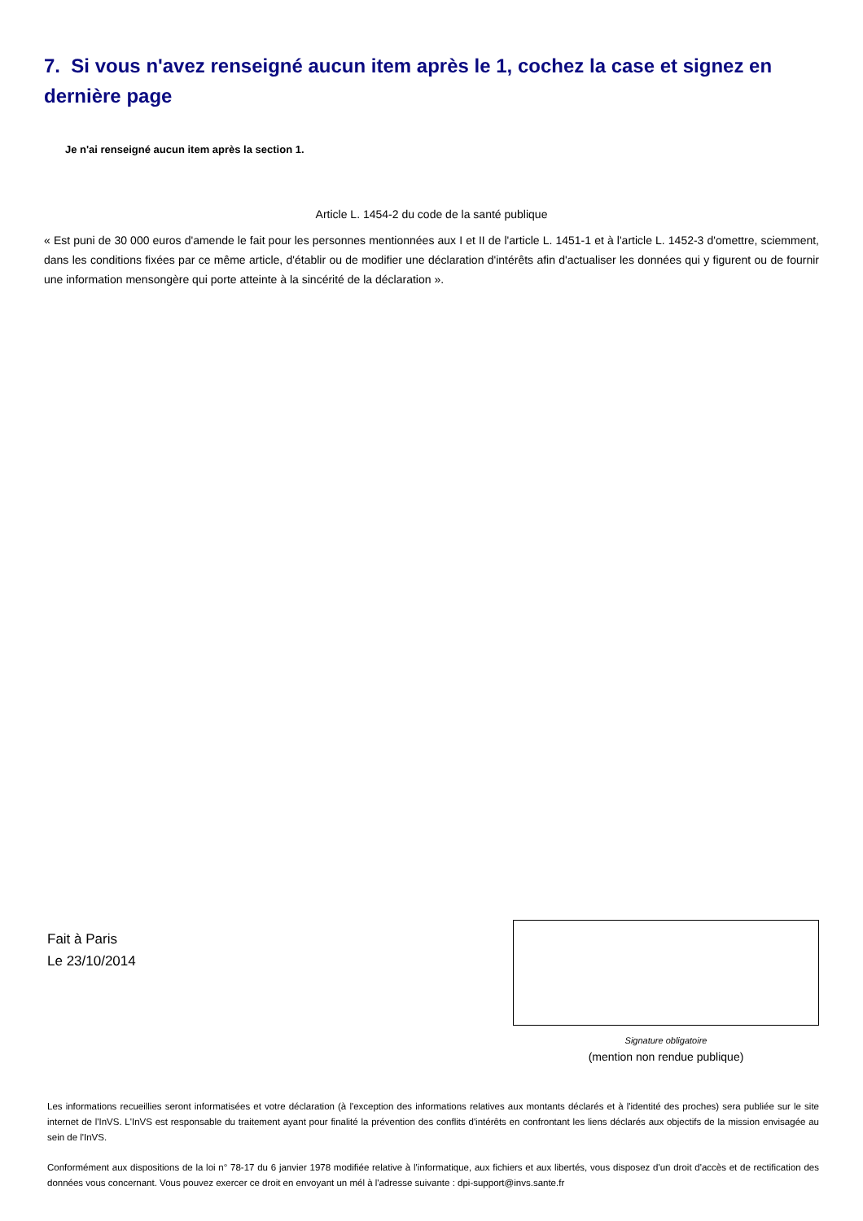7. Si vous n'avez renseigné aucun item après le 1, cochez la case et signez en dernière page
Je n'ai renseigné aucun item après la section 1.
Article L. 1454-2 du code de la santé publique
« Est puni de 30 000 euros d'amende le fait pour les personnes mentionnées aux I et II de l'article L. 1451-1 et à l'article L. 1452-3 d'omettre, sciemment, dans les conditions fixées par ce même article, d'établir ou de modifier une déclaration d'intérêts afin d'actualiser les données qui y figurent ou de fournir une information mensongère qui porte atteinte à la sincérité de la déclaration ».
Fait à Paris
Le 23/10/2014
Signature obligatoire
(mention non rendue publique)
Les informations recueillies seront informatisées et votre déclaration (à l'exception des informations relatives aux montants déclarés et à l'identité des proches) sera publiée sur le site internet de l'InVS. L'InVS est responsable du traitement ayant pour finalité la prévention des conflits d'intérêts en confrontant les liens déclarés aux objectifs de la mission envisagée au sein de l'InVS.
Conformément aux dispositions de la loi n° 78-17 du 6 janvier 1978 modifiée relative à l'informatique, aux fichiers et aux libertés, vous disposez d'un droit d'accès et de rectification des données vous concernant. Vous pouvez exercer ce droit en envoyant un mél à l'adresse suivante : dpi-support@invs.sante.fr